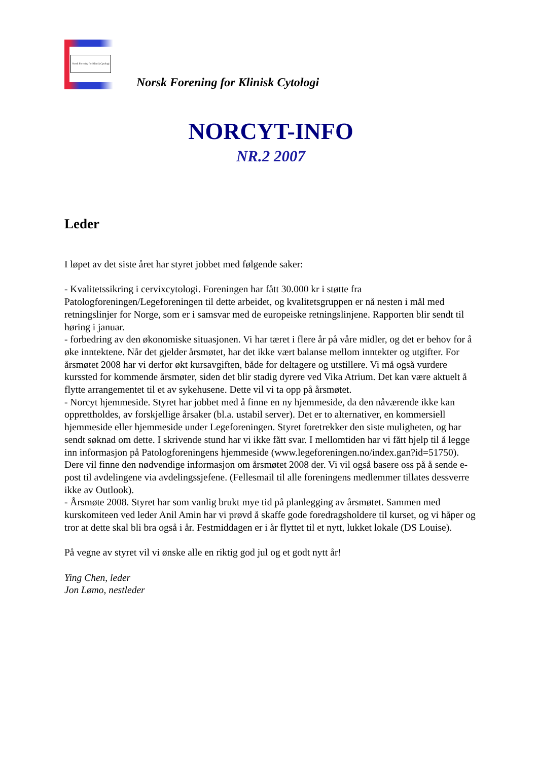Norsk Forening for Klinisk Cytologi
Norsk Forening for Klinisk Cytologi
NORCYT-INFO
NR.2 2007
Leder
I løpet av det siste året har styret jobbet med følgende saker:
- Kvalitetssikring i cervixcytologi. Foreningen har fått 30.000 kr i støtte fra Patologforeningen/Legeforeningen til dette arbeidet, og kvalitetsgruppen er nå nesten i mål med retningslinjer for Norge, som er i samsvar med de europeiske retningslinjene. Rapporten blir sendt til høring i januar.
- forbedring av den økonomiske situasjonen. Vi har tæret i flere år på våre midler, og det er behov for å øke inntektene. Når det gjelder årsmøtet, har det ikke vært balanse mellom inntekter og utgifter. For årsmøtet 2008 har vi derfor økt kursavgiften, både for deltagere og utstillere. Vi må også vurdere kurssted for kommende årsmøter, siden det blir stadig dyrere ved Vika Atrium. Det kan være aktuelt å flytte arrangementet til et av sykehusene. Dette vil vi ta opp på årsmøtet.
- Norcyt hjemmeside. Styret har jobbet med å finne en ny hjemmeside, da den nåværende ikke kan opprettholdes, av forskjellige årsaker (bl.a. ustabil server). Det er to alternativer, en kommersiell hjemmeside eller hjemmeside under Legeforeningen. Styret foretrekker den siste muligheten, og har sendt søknad om dette. I skrivende stund har vi ikke fått svar. I mellomtiden har vi fått hjelp til å legge inn informasjon på Patologforeningens hjemmeside (www.legeforeningen.no/index.gan?id=51750). Dere vil finne den nødvendige informasjon om årsmøtet 2008 der. Vi vil også basere oss på å sende e-post til avdelingene via avdelingssjefene. (Fellesmail til alle foreningens medlemmer tillates dessverre ikke av Outlook).
- Årsmøte 2008. Styret har som vanlig brukt mye tid på planlegging av årsmøtet. Sammen med kurskomiteen ved leder Anil Amin har vi prøvd å skaffe gode foredragsholdere til kurset, og vi håper og tror at dette skal bli bra også i år. Festmiddagen er i år flyttet til et nytt, lukket lokale (DS Louise).
På vegne av styret vil vi ønske alle en riktig god jul og et godt nytt år!
Ying Chen, leder
Jon Lømo, nestleder